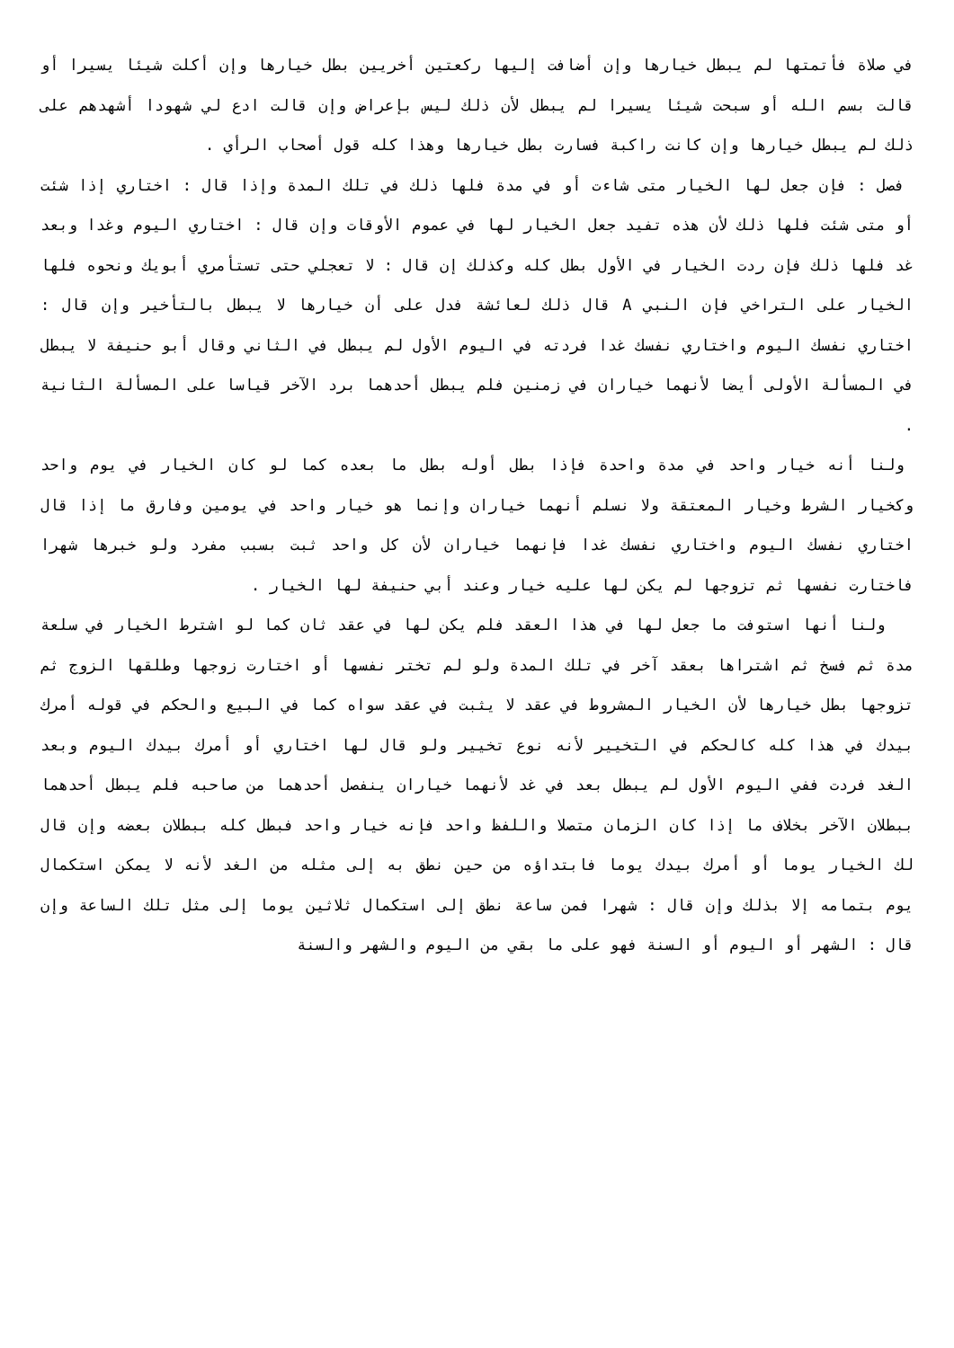في صلاة فأتمتها لم يبطل خيارها وإن أضافت إليها ركعتين أخريين بطل خيارها وإن أكلت شيئا يسيرا أو قالت بسم الله أو سبحت شيئا يسيرا لم يبطل لأن ذلك ليس بإعراض وإن قالت ادع لي شهودا أشهدهم على ذلك لم يبطل خيارها وإن كانت راكبة فسارت بطل خيارها وهذا كله قول أصحاب الرأي .
فصل : فإن جعل لها الخيار متى شاءت أو في مدة فلها ذلك في تلك المدة وإذا قال : اختاري إذا شئت أو متى شئت فلها ذلك لأن هذه تفيد جعل الخيار لها في عموم الأوقات وإن قال : اختاري اليوم وغدا وبعد غد فلها ذلك فإن ردت الخيار في الأول بطل كله وكذلك إن قال : لا تعجلي حتى تستأمري أبويك ونحوه فلها الخيار على التراخي فإن النبي A قال ذلك لعائشة فدل على أن خيارها لا يبطل بالتأخير وإن قال : اختاري نفسك اليوم واختاري نفسك غدا فردته في اليوم الأول لم يبطل في الثاني وقال أبو حنيفة لا يبطل في المسألة الأولى أيضا لأنهما خياران في زمنين فلم يبطل أحدهما برد الآخر قياسا على المسألة الثانية .
ولنا أنه خيار واحد في مدة واحدة فإذا بطل أوله بطل ما بعده كما لو كان الخيار في يوم واحد وكخيار الشرط وخيار المعتقة ولا نسلم أنهما خياران وإنما هو خيار واحد في يومين وفارق ما إذا قال اختاري نفسك اليوم واختاري نفسك غدا فإنهما خياران لأن كل واحد ثبت بسبب مفرد ولو خبرها شهرا فاختارت نفسها ثم تزوجها لم يكن لها عليه خيار وعند أبي حنيفة لها الخيار .
ولنا أنها استوفت ما جعل لها في هذا العقد فلم يكن لها في عقد ثان كما لو اشترط الخيار في سلعة مدة ثم فسخ ثم اشتراها بعقد آخر في تلك المدة ولو لم تختر نفسها أو اختارت زوجها وطلقها الزوج ثم تزوجها بطل خيارها لأن الخيار المشروط في عقد لا يثبت في عقد سواه كما في البيع والحكم في قوله أمرك بيدك في هذا كله كالحكم في التخيير لأنه نوع تخيير ولو قال لها اختاري أو أمرك بيدك اليوم وبعد الغد فردت ففي اليوم الأول لم يبطل بعد في غد لأنهما خياران ينفصل أحدهما من صاحبه فلم يبطل أحدهما ببطلان الآخر بخلاف ما إذا كان الزمان متصلا واللفظ واحد فإنه خيار واحد فبطل كله ببطلان بعضه وإن قال لك الخيار يوما أو أمرك بيدك يوما فابتداؤه من حين نطق به إلى مثله من الغد لأنه لا يمكن استكمال يوم بتمامه إلا بذلك وإن قال : شهرا فمن ساعة نطق إلى استكمال ثلاثين يوما إلى مثل تلك الساعة وإن قال : الشهر أو اليوم أو السنة فهو على ما بقي من اليوم والشهر والسنة